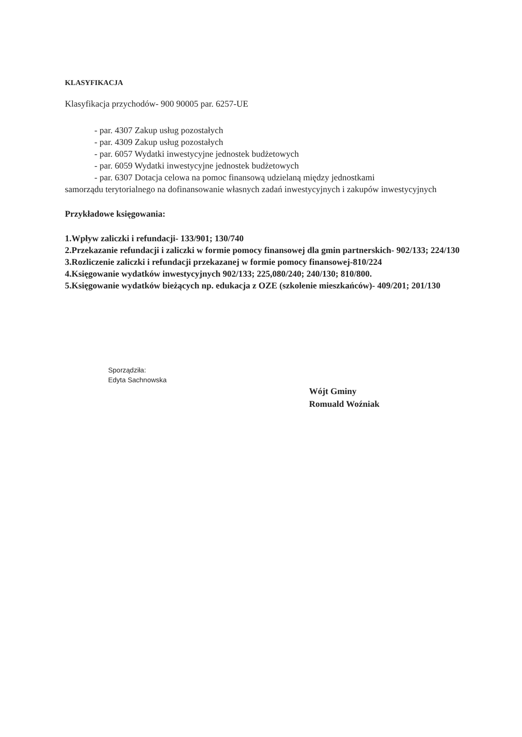KLASYFIKACJA
Klasyfikacja przychodów- 900 90005 par. 6257-UE
- par. 4307 Zakup usług pozostałych
- par. 4309 Zakup usług pozostałych
- par. 6057 Wydatki inwestycyjne jednostek budżetowych
- par. 6059 Wydatki inwestycyjne jednostek budżetowych
- par. 6307 Dotacja celowa na pomoc finansową udzielaną między jednostkami
samorządu terytorialnego na dofinansowanie własnych zadań inwestycyjnych i zakupów inwestycyjnych
Przykładowe księgowania:
1.Wpływ zaliczki i refundacji- 133/901; 130/740
2.Przekazanie refundacji i zaliczki w formie pomocy finansowej dla gmin partnerskich- 902/133; 224/130
3.Rozliczenie zaliczki i refundacji przekazanej w formie pomocy finansowej-810/224
4.Księgowanie wydatków inwestycyjnych 902/133; 225,080/240; 240/130; 810/800.
5.Księgowanie wydatków bieżących np. edukacja z OZE (szkolenie mieszkańców)- 409/201; 201/130
Sporządziła:
Edyta Sachnowska
Wójt Gminy
Romuald Woźniak